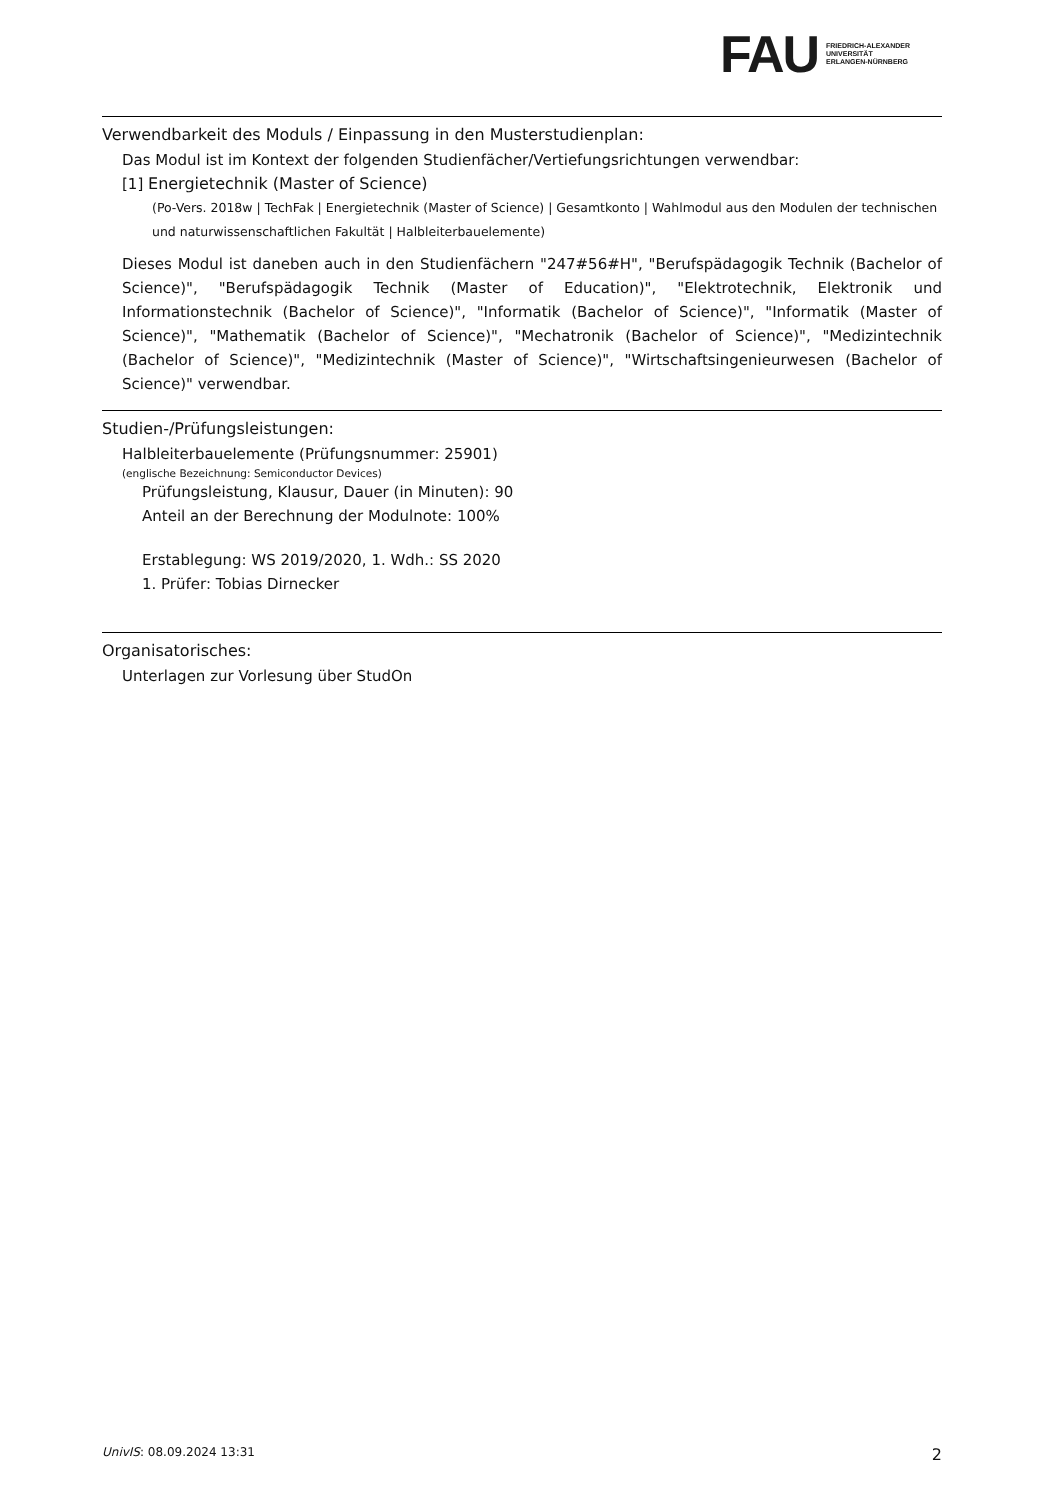FAU
FRIEDRICH-ALEXANDER
UNIVERSITÄT
ERLANGEN-NÜRNBERG
Verwendbarkeit des Moduls / Einpassung in den Musterstudienplan:
Das Modul ist im Kontext der folgenden Studienfächer/Vertiefungsrichtungen verwendbar:
[1] Energietechnik (Master of Science)
(Po-Vers. 2018w | TechFak | Energietechnik (Master of Science) | Gesamtkonto | Wahlmodul aus den Modulen der technischen und naturwissenschaftlichen Fakultät | Halbleiterbauelemente)
Dieses Modul ist daneben auch in den Studienfächern "247#56#H", "Berufspädagogik Technik (Bachelor of Science)", "Berufspädagogik Technik (Master of Education)", "Elektrotechnik, Elektronik und Informationstechnik (Bachelor of Science)", "Informatik (Bachelor of Science)", "Informatik (Master of Science)", "Mathematik (Bachelor of Science)", "Mechatronik (Bachelor of Science)", "Medizintechnik (Bachelor of Science)", "Medizintechnik (Master of Science)", "Wirtschaftsingenieurwesen (Bachelor of Science)" verwendbar.
Studien-/Prüfungsleistungen:
Halbleiterbauelemente (Prüfungsnummer: 25901)
(englische Bezeichnung: Semiconductor Devices)
Prüfungsleistung, Klausur, Dauer (in Minuten): 90
Anteil an der Berechnung der Modulnote: 100%
Erstablegung: WS 2019/2020, 1. Wdh.: SS 2020
1. Prüfer: Tobias Dirnecker
Organisatorisches:
Unterlagen zur Vorlesung über StudOn
UnivIS: 08.09.2024 13:31 2